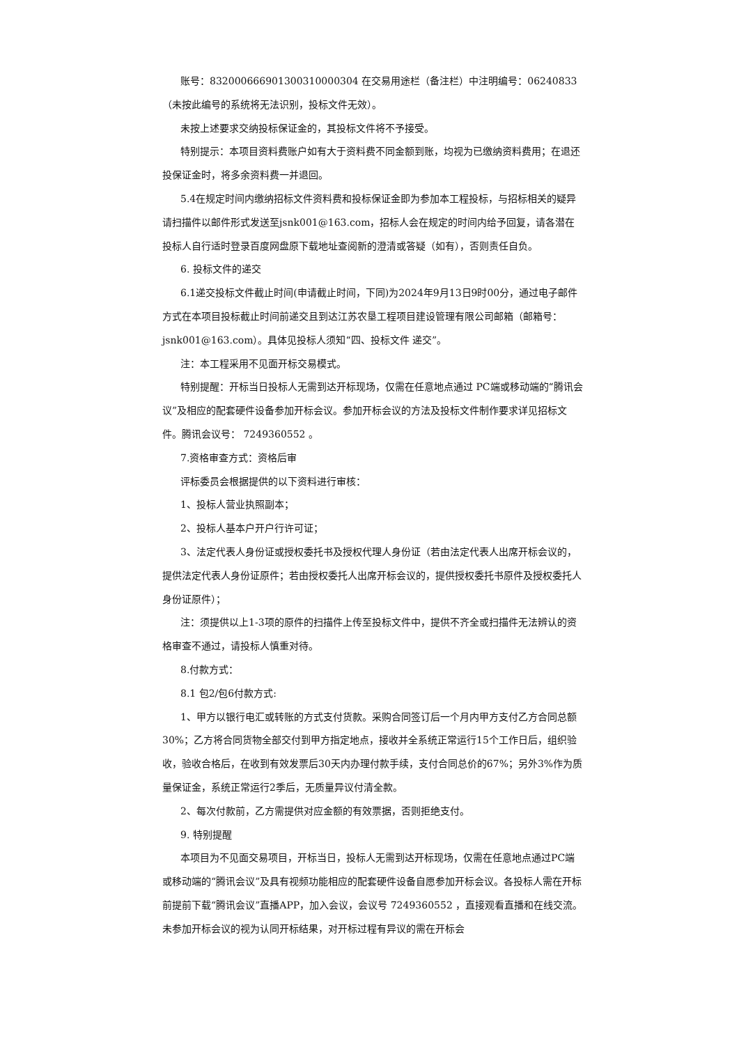账号：832000666901300310000304 在交易用途栏（备注栏）中注明编号：06240833（未按此编号的系统将无法识别，投标文件无效）。
未按上述要求交纳投标保证金的，其投标文件将不予接受。
特别提示：本项目资料费账户如有大于资料费不同金额到账，均视为已缴纳资料费用；在退还投保证金时，将多余资料费一并退回。
5.4在规定时间内缴纳招标文件资料费和投标保证金即为参加本工程投标，与招标相关的疑异请扫描件以邮件形式发送至jsnk001@163.com，招标人会在规定的时间内给予回复，请各潜在投标人自行适时登录百度网盘原下载地址查阅新的澄清或答疑（如有），否则责任自负。
6. 投标文件的递交
6.1递交投标文件截止时间(申请截止时间，下同)为2024年9月13日9时00分，通过电子邮件方式在本项目投标截止时间前递交且到达江苏农垦工程项目建设管理有限公司邮箱（邮箱号：jsnk001@163.com）。具体见投标人须知“四、投标文件 递交”。
注：本工程采用不见面开标交易模式。
特别提醒：开标当日投标人无需到达开标现场，仅需在任意地点通过 PC端或移动端的“腾讯会议”及相应的配套硬件设备参加开标会议。参加开标会议的方法及投标文件制作要求详见招标文件。腾讯会议号： 7249360552 。
7.资格审查方式：资格后审
评标委员会根据提供的以下资料进行审核：
1、投标人营业执照副本；
2、投标人基本户开户行许可证；
3、法定代表人身份证或授权委托书及授权代理人身份证（若由法定代表人出席开标会议的，提供法定代表人身份证原件；若由授权委托人出席开标会议的，提供授权委托书原件及授权委托人身份证原件）；
注：须提供以上1-3项的原件的扫描件上传至投标文件中，提供不齐全或扫描件无法辨认的资格审查不通过，请投标人慎重对待。
8.付款方式：
8.1 包2/包6付款方式:
1、甲方以银行电汇或转账的方式支付货款。采购合同签订后一个月内甲方支付乙方合同总额30%；乙方将合同货物全部交付到甲方指定地点，接收并全系统正常运行15个工作日后，组织验收，验收合格后，在收到有效发票后30天内办理付款手续，支付合同总价的67%；另外3%作为质量保证金，系统正常运行2季后，无质量异议付清全款。
2、每次付款前，乙方需提供对应金额的有效票据，否则拒绝支付。
9. 特别提醒
本项目为不见面交易项目，开标当日，投标人无需到达开标现场，仅需在任意地点通过PC端或移动端的“腾讯会议”及具有视频功能相应的配套硬件设备自愿参加开标会议。各投标人需在开标前提前下载“腾讯会议”直播APP，加入会议，会议号 7249360552 ，直接观看直播和在线交流。未参加开标会议的视为认同开标结果，对开标过程有异议的需在开标会